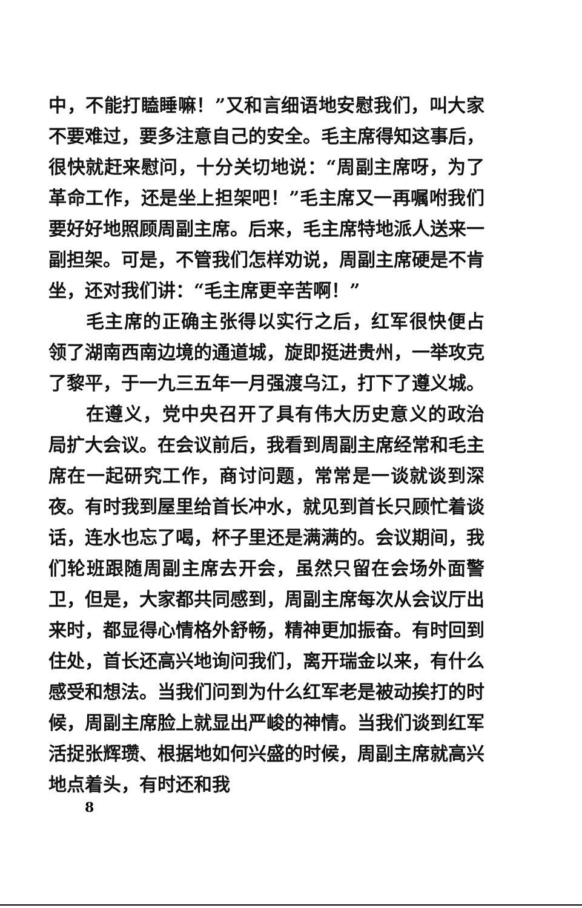中，不能打瞌睡嘛！”又和言细语地安慰我们，叫大家不要难过，要多注意自己的安全。毛主席得知这事后，很快就赶来慰问，十分关切地说：“周副主席呀，为了革命工作，还是坐上担架吧！”毛主席又一再嘱咐我们要好好地照顾周副主席。后来，毛主席特地派人送来一副担架。可是，不管我们怎样劝说，周副主席硬是不肯坐，还对我们讲：“毛主席更辛苦啊！”
毛主席的正确主张得以实行之后，红军很快便占领了湖南西南边境的通道城，旋即挺进贵州，一举攻克了黎平，于一九三五年一月强渡乌江，打下了遵义城。
在遵义，党中央召开了具有伟大历史意义的政治局扩大会议。在会议前后，我看到周副主席经常和毛主席在一起研究工作，商讨问题，常常是一谈就谈到深夜。有时我到屋里给首长冲水，就见到首长只顾忙着谈话，连水也忘了喝，杯子里还是满满的。会议期间，我们轮班跟随周副主席去开会，虽然只留在会场外面警卫，但是，大家都共同感到，周副主席每次从会议厅出来时，都显得心情格外舒畅，精神更加振奋。有时回到住处，首长还高兴地询问我们，离开瑞金以来，有什么感受和想法。当我们问到为什么红军老是被动挨打的时候，周副主席脸上就显出严峻的神情。当我们谈到红军活捉张辉瓒、根据地如何兴盛的时候，周副主席就高兴地点着头，有时还和我
8